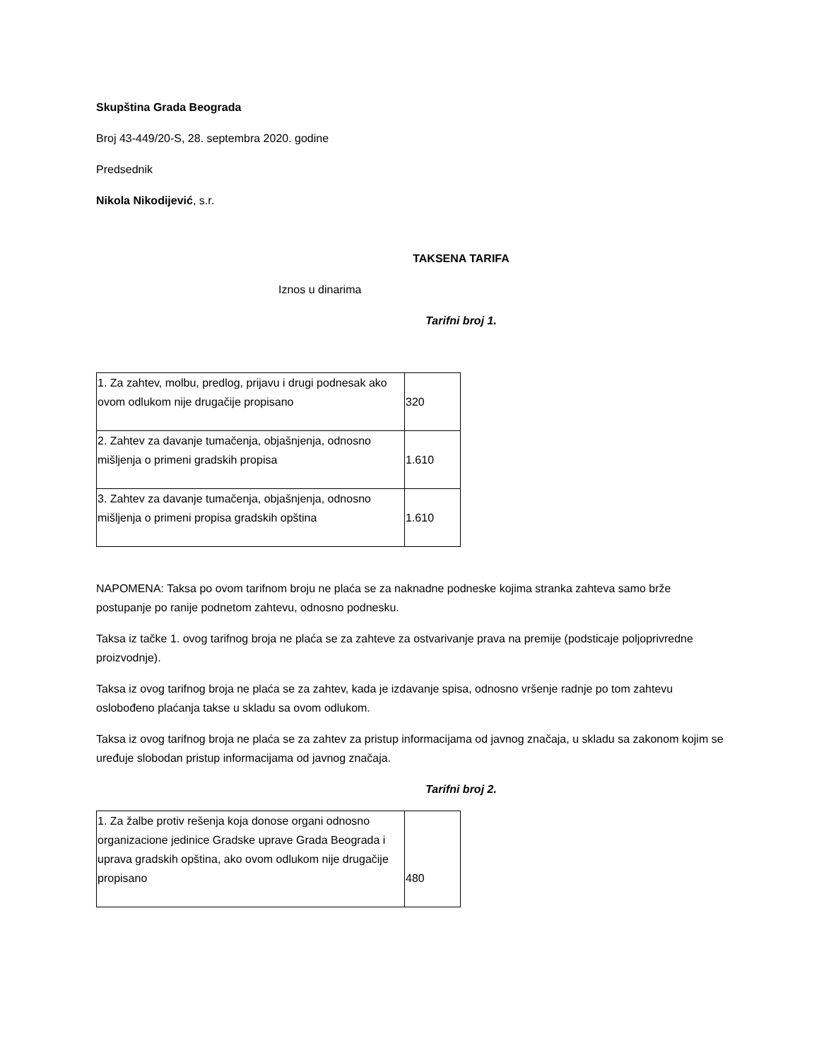Skupština Grada Beograda
Broj 43-449/20-S, 28. septembra 2020. godine
Predsednik
Nikola Nikodijević, s.r.
TAKSENA TARIFA
Iznos u dinarima
Tarifni broj 1.
| 1. Za zahtev, molbu, predlog, prijavu i drugi podnesak ako ovom odlukom nije drugačije propisano | 320 |
| 2. Zahtev za davanje tumačenja, objašnjenja, odnosno mišljenja o primeni gradskih propisa | 1.610 |
| 3. Zahtev za davanje tumačenja, objašnjenja, odnosno mišljenja o primeni propisa gradskih opština | 1.610 |
NAPOMENA: Taksa po ovom tarifnom broju ne plaća se za naknadne podneske kojima stranka zahteva samo brže postupanje po ranije podnetom zahtevu, odnosno podnesku.
Taksa iz tačke 1. ovog tarifnog broja ne plaća se za zahteve za ostvarivanje prava na premije (podsticaje poljoprivredne proizvodnje).
Taksa iz ovog tarifnog broja ne plaća se za zahtev, kada je izdavanje spisa, odnosno vršenje radnje po tom zahtevu oslobođeno plaćanja takse u skladu sa ovom odlukom.
Taksa iz ovog tarifnog broja ne plaća se za zahtev za pristup informacijama od javnog značaja, u skladu sa zakonom kojim se uređuje slobodan pristup informacijama od javnog značaja.
Tarifni broj 2.
| 1. Za žalbe protiv rešenja koja donose organi odnosno organizacione jedinice Gradske uprave Grada Beograda i uprava gradskih opština, ako ovom odlukom nije drugačije propisano | 480 |